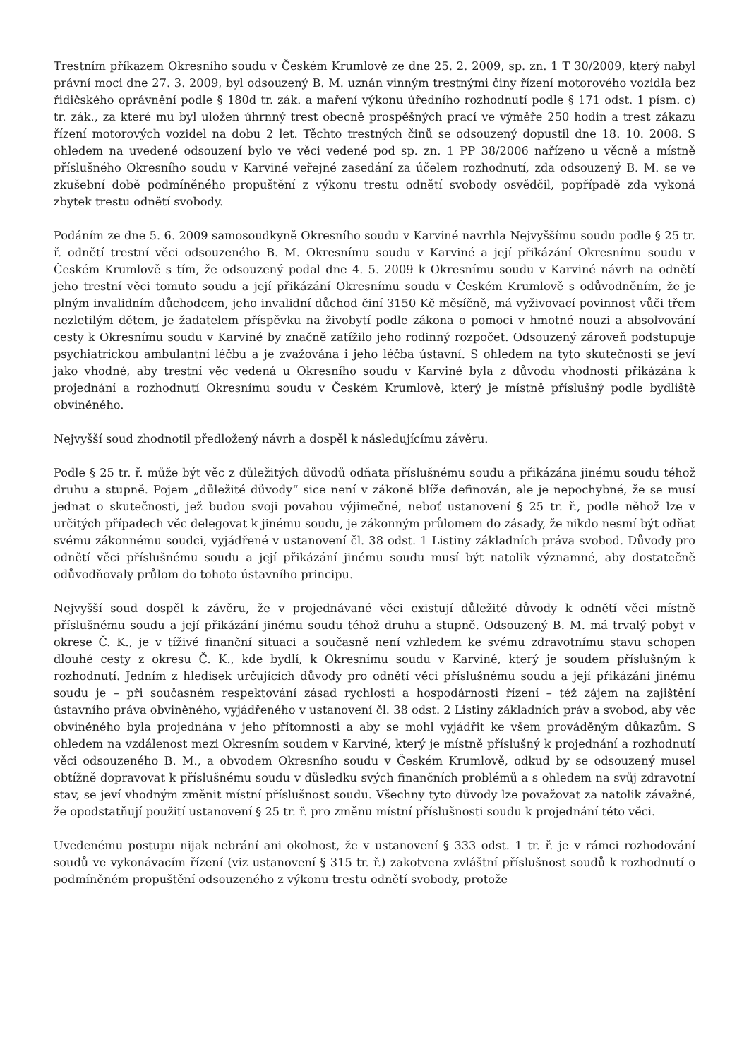Trestním příkazem Okresního soudu v Českém Krumlově ze dne 25. 2. 2009, sp. zn. 1 T 30/2009, který nabyl právní moci dne 27. 3. 2009, byl odsouzený B. M. uznán vinným trestnými činy řízení motorového vozidla bez řidičského oprávnění podle § 180d tr. zák. a maření výkonu úředního rozhodnutí podle § 171 odst. 1 písm. c) tr. zák., za které mu byl uložen úhrnný trest obecně prospěšných prací ve výměře 250 hodin a trest zákazu řízení motorových vozidel na dobu 2 let. Těchto trestných činů se odsouzený dopustil dne 18. 10. 2008. S ohledem na uvedené odsouzení bylo ve věci vedené pod sp. zn. 1 PP 38/2006 nařízeno u věcně a místně příslušného Okresního soudu v Karviné veřejné zasedání za účelem rozhodnutí, zda odsouzený B. M. se ve zkušební době podmíněného propuštění z výkonu trestu odnětí svobody osvědčil, popřípadě zda vykoná zbytek trestu odnětí svobody.
Podáním ze dne 5. 6. 2009 samosoudkyně Okresního soudu v Karviné navrhla Nejvyššímu soudu podle § 25 tr. ř. odnětí trestní věci odsouzeného B. M. Okresnímu soudu v Karviné a její přikázání Okresnímu soudu v Českém Krumlově s tím, že odsouzený podal dne 4. 5. 2009 k Okresnímu soudu v Karviné návrh na odnětí jeho trestní věci tomuto soudu a její přikázání Okresnímu soudu v Českém Krumlově s odůvodněním, že je plným invalidním důchodcem, jeho invalidní důchod činí 3150 Kč měsíčně, má vyživovací povinnost vůči třem nezletilým dětem, je žadatelem příspěvku na živobytí podle zákona o pomoci v hmotné nouzi a absolvování cesty k Okresnímu soudu v Karviné by značně zatížilo jeho rodinný rozpočet. Odsouzený zároveň podstupuje psychiatrickou ambulantní léčbu a je zvažována i jeho léčba ústavní. S ohledem na tyto skutečnosti se jeví jako vhodné, aby trestní věc vedená u Okresního soudu v Karviné byla z důvodu vhodnosti přikázána k projednání a rozhodnutí Okresnímu soudu v Českém Krumlově, který je místně příslušný podle bydliště obviněného.
Nejvyšší soud zhodnotil předložený návrh a dospěl k následujícímu závěru.
Podle § 25 tr. ř. může být věc z důležitých důvodů odňata příslušnému soudu a přikázána jinému soudu téhož druhu a stupně. Pojem „důležité důvody“ sice není v zákoně blíže definován, ale je nepochybné, že se musí jednat o skutečnosti, jež budou svoji povahou výjimečné, neboť ustanovení § 25 tr. ř., podle něhož lze v určitých případech věc delegovat k jinému soudu, je zákonným průlomem do zásady, že nikdo nesmí být odňat svému zákonnému soudci, vyjádřené v ustanovení čl. 38 odst. 1 Listiny základních práva svobod. Důvody pro odnětí věci příslušnému soudu a její přikázání jinému soudu musí být natolik významné, aby dostatečně odůvodňovaly průlom do tohoto ústavního principu.
Nejvyšší soud dospěl k závěru, že v projednávané věci existují důležité důvody k odnětí věci místně příslušnému soudu a její přikázání jinému soudu téhož druhu a stupně. Odsouzený B. M. má trvalý pobyt v okrese Č. K., je v tíživé finanční situaci a současně není vzhledem ke svému zdravotnímu stavu schopen dlouhé cesty z okresu Č. K., kde bydlí, k Okresnímu soudu v Karviné, který je soudem příslušným k rozhodnutí. Jedním z hledisek určujících důvody pro odnětí věci příslušnému soudu a její přikázání jinému soudu je – při současném respektování zásad rychlosti a hospodárnosti řízení – též zájem na zajištění ústavního práva obviněného, vyjádřeného v ustanovení čl. 38 odst. 2 Listiny základních práv a svobod, aby věc obviněného byla projednána v jeho přítomnosti a aby se mohl vyjádřit ke všem prováděným důkazům. S ohledem na vzdálenost mezi Okresním soudem v Karviné, který je místně příslušný k projednání a rozhodnutí věci odsouzeného B. M., a obvodem Okresního soudu v Českém Krumlově, odkud by se odsouzený musel obtížně dopravovat k příslušnému soudu v důsledku svých finančních problémů a s ohledem na svůj zdravotní stav, se jeví vhodným změnit místní příslušnost soudu. Všechny tyto důvody lze považovat za natolik závažné, že opodstatňují použití ustanovení § 25 tr. ř. pro změnu místní příslušnosti soudu k projednání této věci.
Uvedenému postupu nijak nebrání ani okolnost, že v ustanovení § 333 odst. 1 tr. ř. je v rámci rozhodování soudů ve vykonávacím řízení (viz ustanovení § 315 tr. ř.) zakotvena zvláštní příslušnost soudů k rozhodnutí o podmíněném propuštění odsouzeného z výkonu trestu odnětí svobody, protože